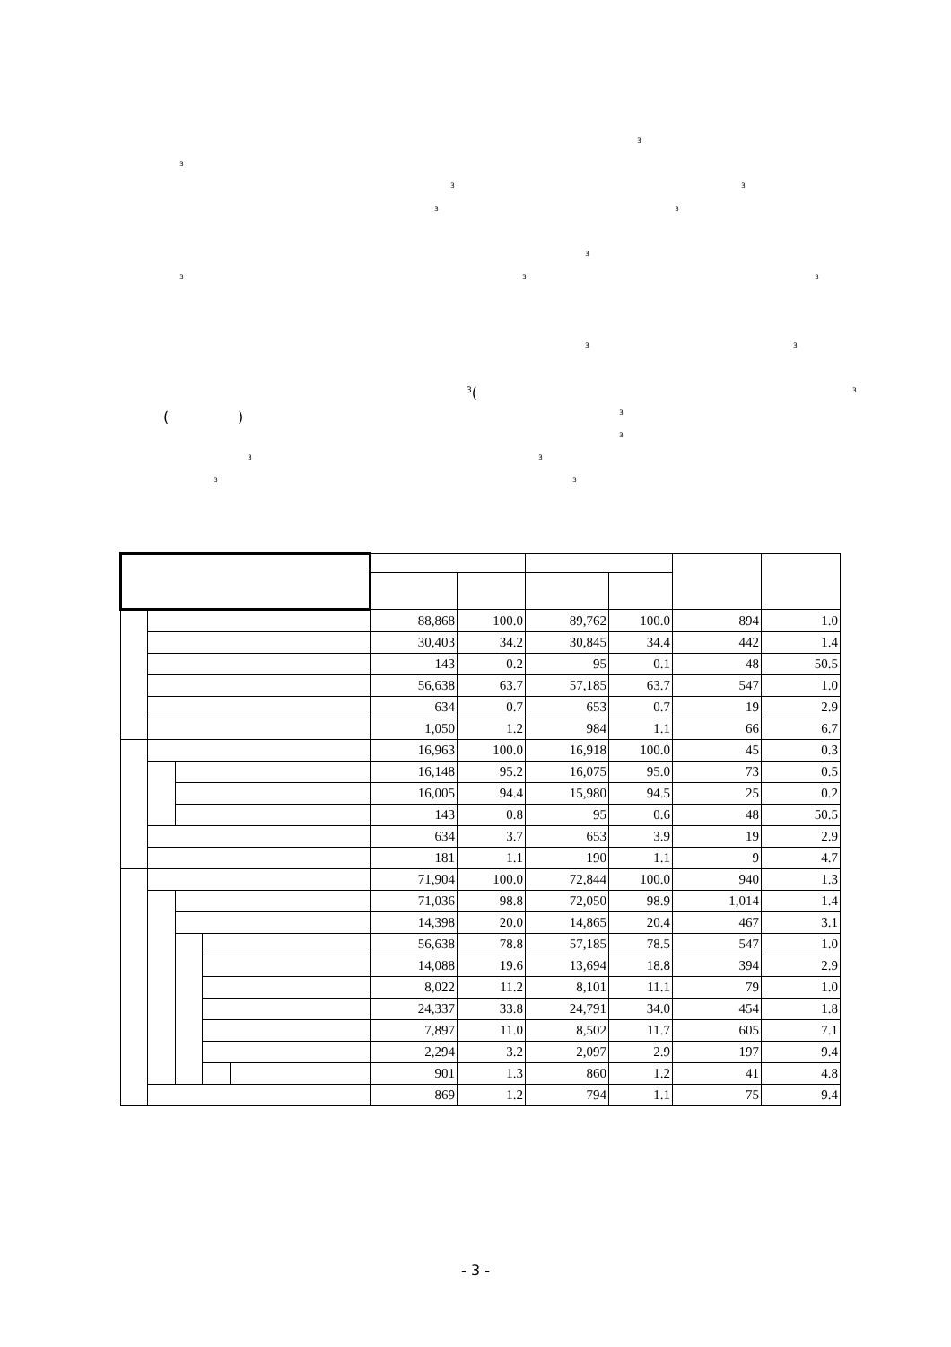<sup>3</sup>
<sup>3</sup>
<sup>3</sup> <sup>3</sup>
<sup>3</sup> <sup>3</sup>
<sup>3</sup>
<sup>3</sup> <sup>3</sup> <sup>3</sup>
<sup>3</sup> <sup>3</sup>
<sup>3</sup> ( <sup>3</sup>
( ) <sup>3</sup>
<sup>3</sup>
<sup>3</sup> <sup>3</sup>
<sup>3</sup> <sup>3</sup>
| | | | | | 88,868 | 100.0 | 89,762 | 100.0 | 894 | 1.0 |
| | | | | | 30,403 | 34.2 | 30,845 | 34.4 | 442 | 1.4 |
| | | | | | 143 | 0.2 | 95 | 0.1 | 48 | 50.5 |
| | | | | | 56,638 | 63.7 | 57,185 | 63.7 | 547 | 1.0 |
| | | | | | 634 | 0.7 | 653 | 0.7 | 19 | 2.9 |
| | | | | | 1,050 | 1.2 | 984 | 1.1 | 66 | 6.7 |
| | | | | | 16,963 | 100.0 | 16,918 | 100.0 | 45 | 0.3 |
| | | | | | 16,148 | 95.2 | 16,075 | 95.0 | 73 | 0.5 |
| | | | | | 16,005 | 94.4 | 15,980 | 94.5 | 25 | 0.2 |
| | | | | | 143 | 0.8 | 95 | 0.6 | 48 | 50.5 |
| | | | | | 634 | 3.7 | 653 | 3.9 | 19 | 2.9 |
| | | | | | 181 | 1.1 | 190 | 1.1 | 9 | 4.7 |
| | | | | | 71,904 | 100.0 | 72,844 | 100.0 | 940 | 1.3 |
| | | | | | 71,036 | 98.8 | 72,050 | 98.9 | 1,014 | 1.4 |
| | | | | | 14,398 | 20.0 | 14,865 | 20.4 | 467 | 3.1 |
| | | | | | 56,638 | 78.8 | 57,185 | 78.5 | 547 | 1.0 |
| | | | | | 14,088 | 19.6 | 13,694 | 18.8 | 394 | 2.9 |
| | | | | | 8,022 | 11.2 | 8,101 | 11.1 | 79 | 1.0 |
| | | | | | 24,337 | 33.8 | 24,791 | 34.0 | 454 | 1.8 |
| | | | | | 7,897 | 11.0 | 8,502 | 11.7 | 605 | 7.1 |
| | | | | | 2,294 | 3.2 | 2,097 | 2.9 | 197 | 9.4 |
| | | | | | 901 | 1.3 | 860 | 1.2 | 41 | 4.8 |
| | | | | | 869 | 1.2 | 794 | 1.1 | 75 | 9.4 |
- 3 -